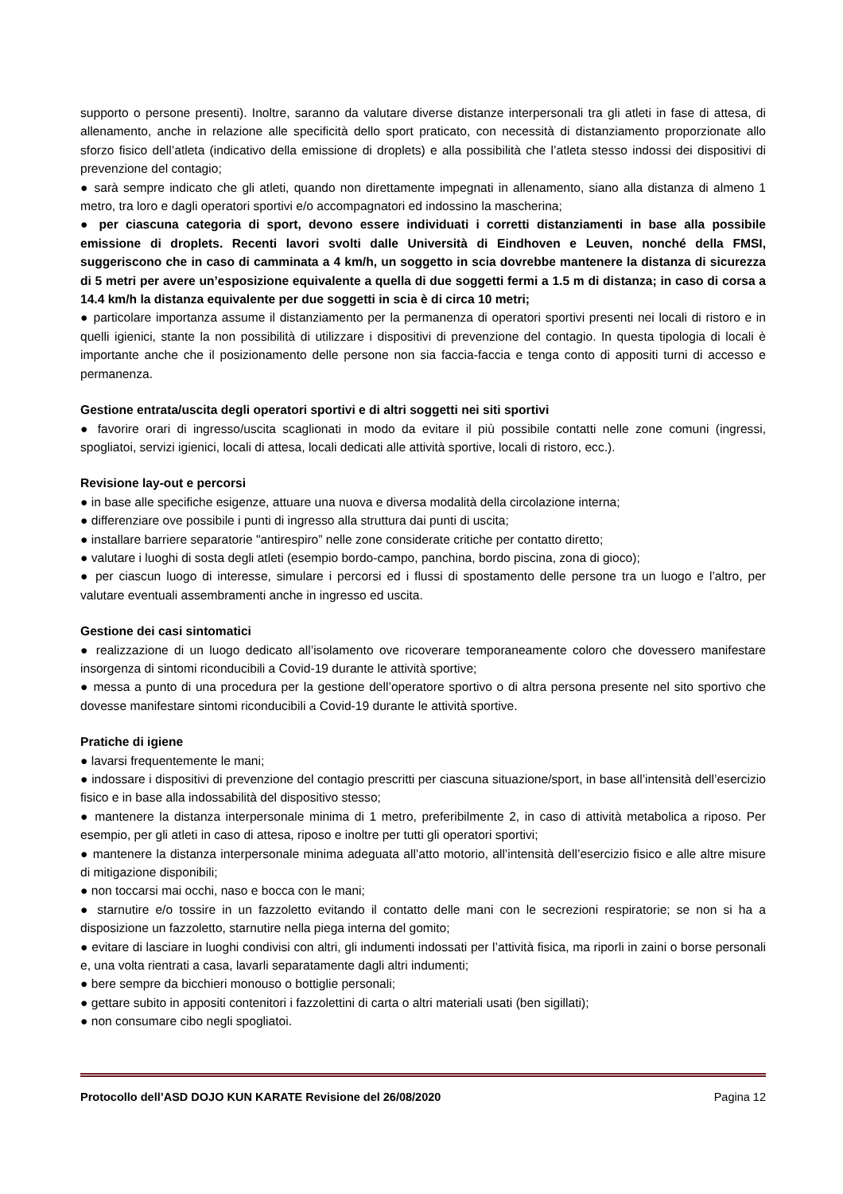supporto o persone presenti). Inoltre, saranno da valutare diverse distanze interpersonali tra gli atleti in fase di attesa, di allenamento, anche in relazione alle specificità dello sport praticato, con necessità di distanziamento proporzionate allo sforzo fisico dell’atleta (indicativo della emissione di droplets) e alla possibilità che l’atleta stesso indossi dei dispositivi di prevenzione del contagio;
● sarà sempre indicato che gli atleti, quando non direttamente impegnati in allenamento, siano alla distanza di almeno 1 metro, tra loro e dagli operatori sportivi e/o accompagnatori ed indossino la mascherina;
● per ciascuna categoria di sport, devono essere individuati i corretti distanziamenti in base alla possibile emissione di droplets. Recenti lavori svolti dalle Università di Eindhoven e Leuven, nonché della FMSI, suggeriscono che in caso di camminata a 4 km/h, un soggetto in scia dovrebbe mantenere la distanza di sicurezza di 5 metri per avere un’esposizione equivalente a quella di due soggetti fermi a 1.5 m di distanza; in caso di corsa a 14.4 km/h la distanza equivalente per due soggetti in scia è di circa 10 metri;
● particolare importanza assume il distanziamento per la permanenza di operatori sportivi presenti nei locali di ristoro e in quelli igienici, stante la non possibilità di utilizzare i dispositivi di prevenzione del contagio. In questa tipologia di locali è importante anche che il posizionamento delle persone non sia faccia-faccia e tenga conto di appositi turni di accesso e permanenza.
Gestione entrata/uscita degli operatori sportivi e di altri soggetti nei siti sportivi
● favorire orari di ingresso/uscita scaglionati in modo da evitare il più possibile contatti nelle zone comuni (ingressi, spogliatoi, servizi igienici, locali di attesa, locali dedicati alle attività sportive, locali di ristoro, ecc.).
Revisione lay-out e percorsi
● in base alle specifiche esigenze, attuare una nuova e diversa modalità della circolazione interna;
● differenziare ove possibile i punti di ingresso alla struttura dai punti di uscita;
● installare barriere separatorie "antirespiro” nelle zone considerate critiche per contatto diretto;
● valutare i luoghi di sosta degli atleti (esempio bordo-campo, panchina, bordo piscina, zona di gioco);
● per ciascun luogo di interesse, simulare i percorsi ed i flussi di spostamento delle persone tra un luogo e l’altro, per valutare eventuali assembramenti anche in ingresso ed uscita.
Gestione dei casi sintomatici
● realizzazione di un luogo dedicato all’isolamento ove ricoverare temporaneamente coloro che dovessero manifestare insorgenza di sintomi riconducibili a Covid-19 durante le attività sportive;
● messa a punto di una procedura per la gestione dell’operatore sportivo o di altra persona presente nel sito sportivo che dovesse manifestare sintomi riconducibili a Covid-19 durante le attività sportive.
Pratiche di igiene
● lavarsi frequentemente le mani;
● indossare i dispositivi di prevenzione del contagio prescritti per ciascuna situazione/sport, in base all’intensità dell’esercizio fisico e in base alla indossabilità del dispositivo stesso;
● mantenere la distanza interpersonale minima di 1 metro, preferibilmente 2, in caso di attività metabolica a riposo. Per esempio, per gli atleti in caso di attesa, riposo e inoltre per tutti gli operatori sportivi;
● mantenere la distanza interpersonale minima adeguata all’atto motorio, all’intensità dell’esercizio fisico e alle altre misure di mitigazione disponibili;
● non toccarsi mai occhi, naso e bocca con le mani;
● starnutire e/o tossire in un fazzoletto evitando il contatto delle mani con le secrezioni respiratorie; se non si ha a disposizione un fazzoletto, starnutire nella piega interna del gomito;
● evitare di lasciare in luoghi condivisi con altri, gli indumenti indossati per l’attività fisica, ma riporli in zaini o borse personali e, una volta rientrati a casa, lavarli separatamente dagli altri indumenti;
● bere sempre da bicchieri monouso o bottiglie personali;
● gettare subito in appositi contenitori i fazzolettini di carta o altri materiali usati (ben sigillati);
● non consumare cibo negli spogliatoi.
Protocollo dell’ASD DOJO KUN KARATE Revisione del 26/08/2020 Pagina 12